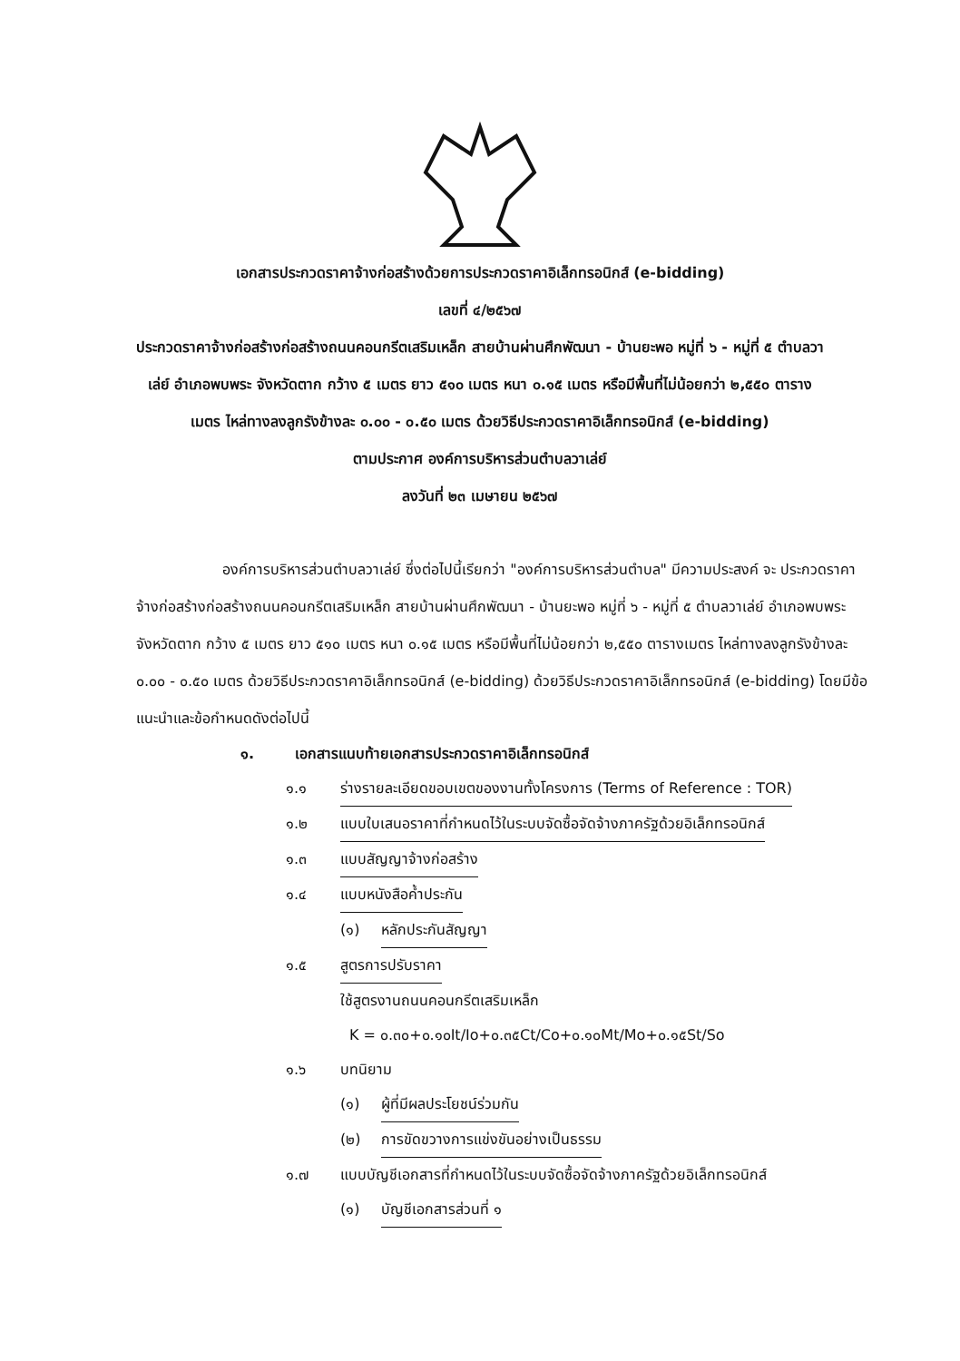เอกสารประกวดราคาจ้างก่อสร้างด้วยการประกวดราคาอิเล็กทรอนิกส์ (e-bidding)
เลขที่ ๔/๒๕๖๗
ประกวดราคาจ้างก่อสร้างก่อสร้างถนนคอนกรีตเสริมเหล็ก สายบ้านผ่านศึกพัฒนา - บ้านยะพอ หมู่ที่ ๖ - หมู่ที่ ๕ ตำบลวาเล่ย์ อำเภอพบพระ จังหวัดตาก กว้าง ๕ เมตร ยาว ๕๑๐ เมตร หนา ๐.๑๕ เมตร หรือมีพื้นที่ไม่น้อยกว่า ๒,๕๕๐ ตารางเมตร ไหล่ทางลงลูกรังข้างละ ๐.๐๐ - ๐.๕๐ เมตร ด้วยวิธีประกวดราคาอิเล็กทรอนิกส์ (e-bidding)
ตามประกาศ องค์การบริหารส่วนตำบลวาเล่ย์
ลงวันที่ ๒๓ เมษายน ๒๕๖๗
องค์การบริหารส่วนตำบลวาเล่ย์ ซึ่งต่อไปนี้เรียกว่า "องค์การบริหารส่วนตำบล" มีความประสงค์ จะ ประกวดราคาจ้างก่อสร้างก่อสร้างถนนคอนกรีตเสริมเหล็ก สายบ้านผ่านศึกพัฒนา - บ้านยะพอ หมู่ที่ ๖ - หมู่ที่ ๕ ตำบลวาเล่ย์ อำเภอพบพระ จังหวัดตาก กว้าง ๕ เมตร ยาว ๕๑๐ เมตร หนา ๐.๑๕ เมตร หรือมีพื้นที่ไม่น้อยกว่า ๒,๕๕๐ ตารางเมตร ไหล่ทางลงลูกรังข้างละ ๐.๐๐ - ๐.๕๐ เมตร ด้วยวิธีประกวดราคาอิเล็กทรอนิกส์ (e-bidding) ด้วยวิธีประกวดราคาอิเล็กทรอนิกส์ (e-bidding) โดยมีข้อแนะนำและข้อกำหนดดังต่อไปนี้
๑. เอกสารแนบท้ายเอกสารประกวดราคาอิเล็กทรอนิกส์
๑.๑ ร่างรายละเอียดขอบเขตของงานทั้งโครงการ (Terms of Reference : TOR)
๑.๒ แบบใบเสนอราคาที่กำหนดไว้ในระบบจัดซื้อจัดจ้างภาครัฐด้วยอิเล็กทรอนิกส์
๑.๓ แบบสัญญาจ้างก่อสร้าง
๑.๔ แบบหนังสือค้ำประกัน
(๑) หลักประกันสัญญา
๑.๕ สูตรการปรับราคา
ใช้สูตรงานถนนคอนกรีตเสริมเหล็ก
K = ๐.๓๐+๐.๑๐It/Io+๐.๓๕Ct/Co+๐.๑๐Mt/Mo+๐.๑๕St/So
๑.๖ บทนิยาม
(๑) ผู้ที่มีผลประโยชน์ร่วมกัน
(๒) การขัดขวางการแข่งขันอย่างเป็นธรรม
๑.๗ แบบบัญชีเอกสารที่กำหนดไว้ในระบบจัดซื้อจัดจ้างภาครัฐด้วยอิเล็กทรอนิกส์
(๑) บัญชีเอกสารส่วนที่ ๑